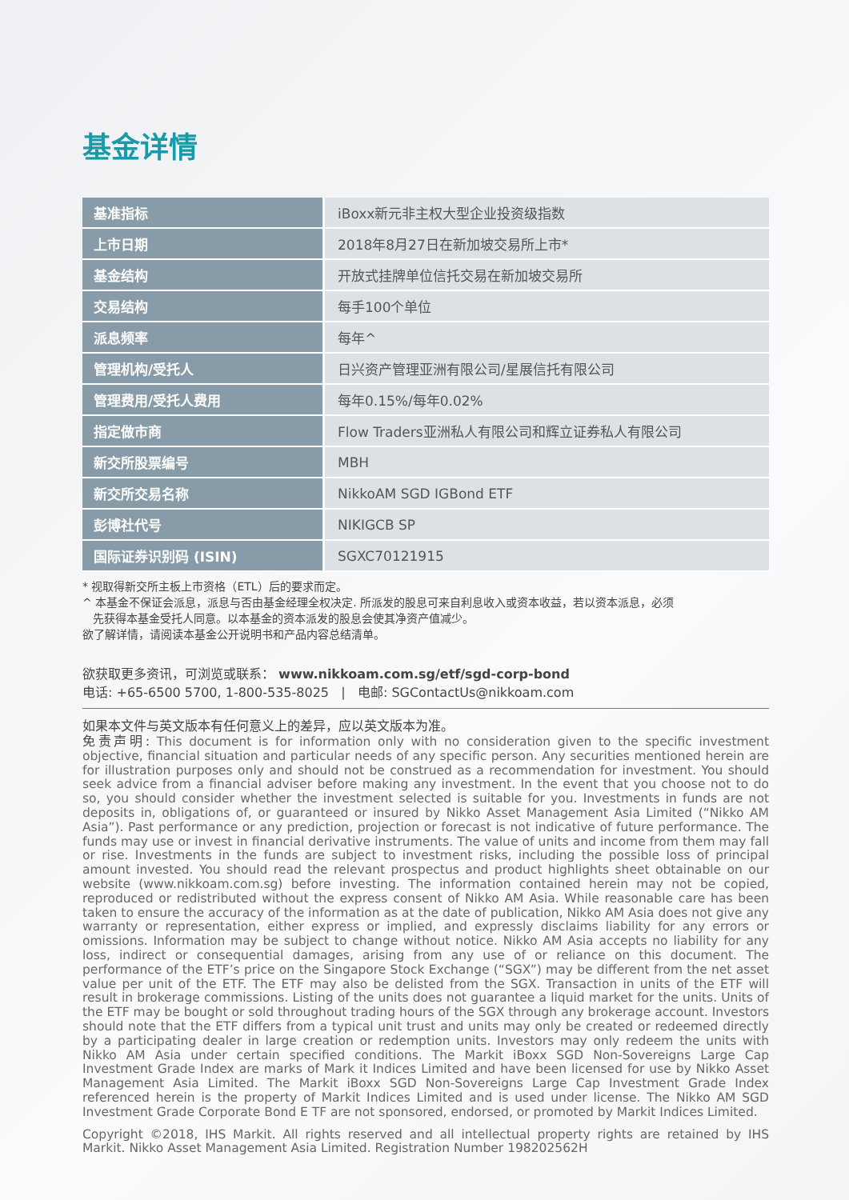基金详情
| 基准指标 | iBoxx新元非主权大型企业投资级指数 |
| 上市日期 | 2018年8月27日在新加坡交易所上市* |
| 基金结构 | 开放式挂牌单位信托交易在新加坡交易所 |
| 交易结构 | 每手100个单位 |
| 派息频率 | 每年^ |
| 管理机构/受托人 | 日兴资产管理亚洲有限公司/星展信托有限公司 |
| 管理费用/受托人费用 | 每年0.15%/每年0.02% |
| 指定做市商 | Flow Traders亚洲私人有限公司和辉立证券私人有限公司 |
| 新交所股票编号 | MBH |
| 新交所交易名称 | NikkoAM SGD IGBond ETF |
| 彭博社代号 | NIKIGCB SP |
| 国际证券识别码 (ISIN) | SGXC70121915 |
* 视取得新交所主板上市资格（ETL）后的要求而定。
^ 本基金不保证会派息，派息与否由基金经理全权决定. 所派发的股息可来自利息收入或资本收益，若以资本派息，必须
先获得本基金受托人同意。以本基金的资本派发的股息会使其净资产值减少。
欲了解详情，请阅读本基金公开说明书和产品内容总结清单。
欲获取更多资讯，可浏览或联系： www.nikkoam.com.sg/etf/sgd-corp-bond
电话: +65-6500 5700, 1-800-535-8025 | 电邮: SGContactUs@nikkoam.com
如果本文件与英文版本有任何意义上的差异，应以英文版本为准。
免责声明: This document is for information only with no consideration given to the specific investment objective, financial situation and particular needs of any specific person. Any securities mentioned herein are for illustration purposes only and should not be construed as a recommendation for investment. You should seek advice from a financial adviser before making any investment. In the event that you choose not to do so, you should consider whether the investment selected is suitable for you. Investments in funds are not deposits in, obligations of, or guaranteed or insured by Nikko Asset Management Asia Limited (“Nikko AM Asia”). Past performance or any prediction, projection or forecast is not indicative of future performance. The funds may use or invest in financial derivative instruments. The value of units and income from them may fall or rise. Investments in the funds are subject to investment risks, including the possible loss of principal amount invested. You should read the relevant prospectus and product highlights sheet obtainable on our website (www.nikkoam.com.sg) before investing. The information contained herein may not be copied, reproduced or redistributed without the express consent of Nikko AM Asia. While reasonable care has been taken to ensure the accuracy of the information as at the date of publication, Nikko AM Asia does not give any warranty or representation, either express or implied, and expressly disclaims liability for any errors or omissions. Information may be subject to change without notice. Nikko AM Asia accepts no liability for any loss, indirect or consequential damages, arising from any use of or reliance on this document. The performance of the ETF’s price on the Singapore Stock Exchange (“SGX”) may be different from the net asset value per unit of the ETF. The ETF may also be delisted from the SGX. Transaction in units of the ETF will result in brokerage commissions. Listing of the units does not guarantee a liquid market for the units. Units of the ETF may be bought or sold throughout trading hours of the SGX through any brokerage account. Investors should note that the ETF differs from a typical unit trust and units may only be created or redeemed directly by a participating dealer in large creation or redemption units. Investors may only redeem the units with Nikko AM Asia under certain specified conditions. The Markit iBoxx SGD Non-Sovereigns Large Cap Investment Grade Index are marks of Mark it Indices Limited and have been licensed for use by Nikko Asset Management Asia Limited. The Markit iBoxx SGD Non-Sovereigns Large Cap Investment Grade Index referenced herein is the property of Markit Indices Limited and is used under license. The Nikko AM SGD Investment Grade Corporate Bond E TF are not sponsored, endorsed, or promoted by Markit Indices Limited.
Copyright ©2018, IHS Markit. All rights reserved and all intellectual property rights are retained by IHS Markit. Nikko Asset Management Asia Limited. Registration Number 198202562H